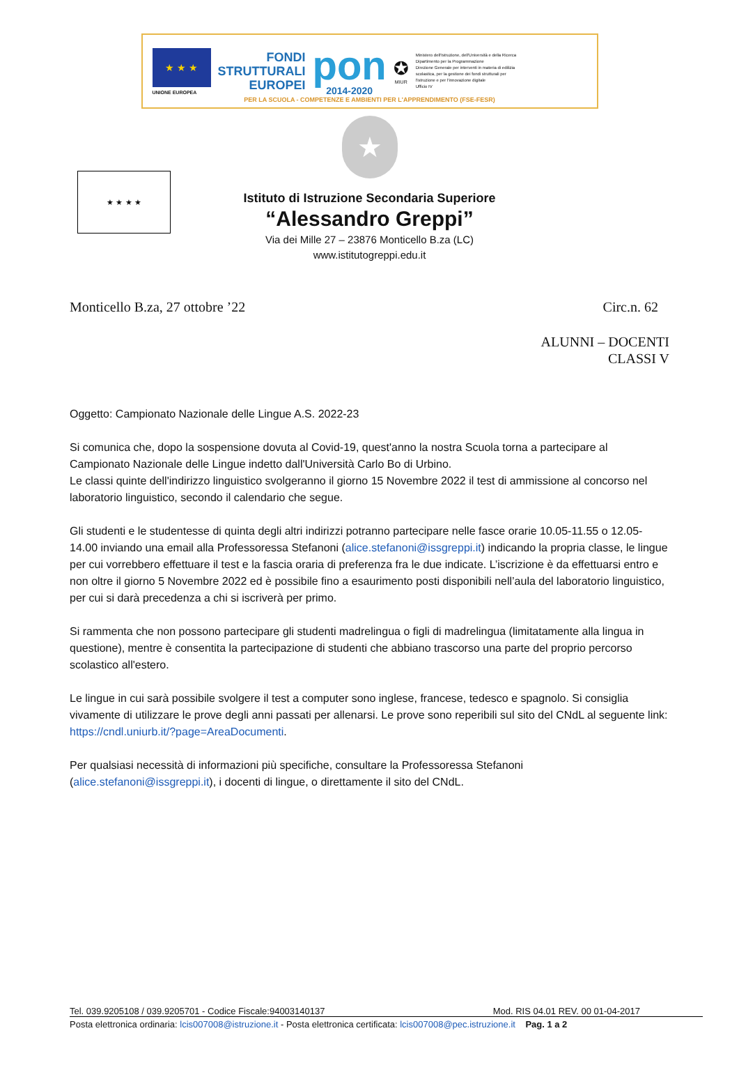★ ★ ★
UNIONE EUROPEA
FONDI
STRUTTURALI
EUROPEI
pon
2014-2020
✪
MIUR
Ministero dell'Istruzione, dell'Università e della Ricerca
Dipartimento per la Programmazione
Direzione Generale per interventi in materia di edilizia
scolastica, per la gestione dei fondi strutturali per
l'istruzione e per l'innovazione digitale
Ufficio IV
PER LA SCUOLA - COMPETENZE E AMBIENTI PER L'APPRENDIMENTO (FSE-FESR)
★ ★ ★ ★
★
Istituto di Istruzione Secondaria Superiore
“Alessandro Greppi”
Via dei Mille 27 – 23876 Monticello B.za (LC)
www.istitutogreppi.edu.it
Monticello B.za, 27 ottobre ’22 Circ.n. 62
ALUNNI – DOCENTI
CLASSI V
Oggetto: Campionato Nazionale delle Lingue A.S. 2022-23
Si comunica che, dopo la sospensione dovuta al Covid-19, quest'anno la nostra Scuola torna a partecipare al Campionato Nazionale delle Lingue indetto dall'Università Carlo Bo di Urbino.
Le classi quinte dell'indirizzo linguistico svolgeranno il giorno 15 Novembre 2022 il test di ammissione al concorso nel laboratorio linguistico, secondo il calendario che segue.
Gli studenti e le studentesse di quinta degli altri indirizzi potranno partecipare nelle fasce orarie 10.05-11.55 o 12.05-14.00 inviando una email alla Professoressa Stefanoni (alice.stefanoni@issgreppi.it) indicando la propria classe, le lingue per cui vorrebbero effettuare il test e la fascia oraria di preferenza fra le due indicate. L’iscrizione è da effettuarsi entro e non oltre il giorno 5 Novembre 2022 ed è possibile fino a esaurimento posti disponibili nell’aula del laboratorio linguistico, per cui si darà precedenza a chi si iscriverà per primo.
Si rammenta che non possono partecipare gli studenti madrelingua o figli di madrelingua (limitatamente alla lingua in questione), mentre è consentita la partecipazione di studenti che abbiano trascorso una parte del proprio percorso scolastico all'estero.
Le lingue in cui sarà possibile svolgere il test a computer sono inglese, francese, tedesco e spagnolo. Si consiglia vivamente di utilizzare le prove degli anni passati per allenarsi. Le prove sono reperibili sul sito del CNdL al seguente link: https://cndl.uniurb.it/?page=AreaDocumenti.
Per qualsiasi necessità di informazioni più specifiche, consultare la Professoressa Stefanoni (alice.stefanoni@issgreppi.it), i docenti di lingue, o direttamente il sito del CNdL.
Tel. 039.9205108 / 039.9205701 - Codice Fiscale:94003140137 Mod. RIS 04.01 REV. 00 01-04-2017
Posta elettronica ordinaria: lcis007008@istruzione.it - Posta elettronica certificata: lcis007008@pec.istruzione.it Pag. 1 a 2